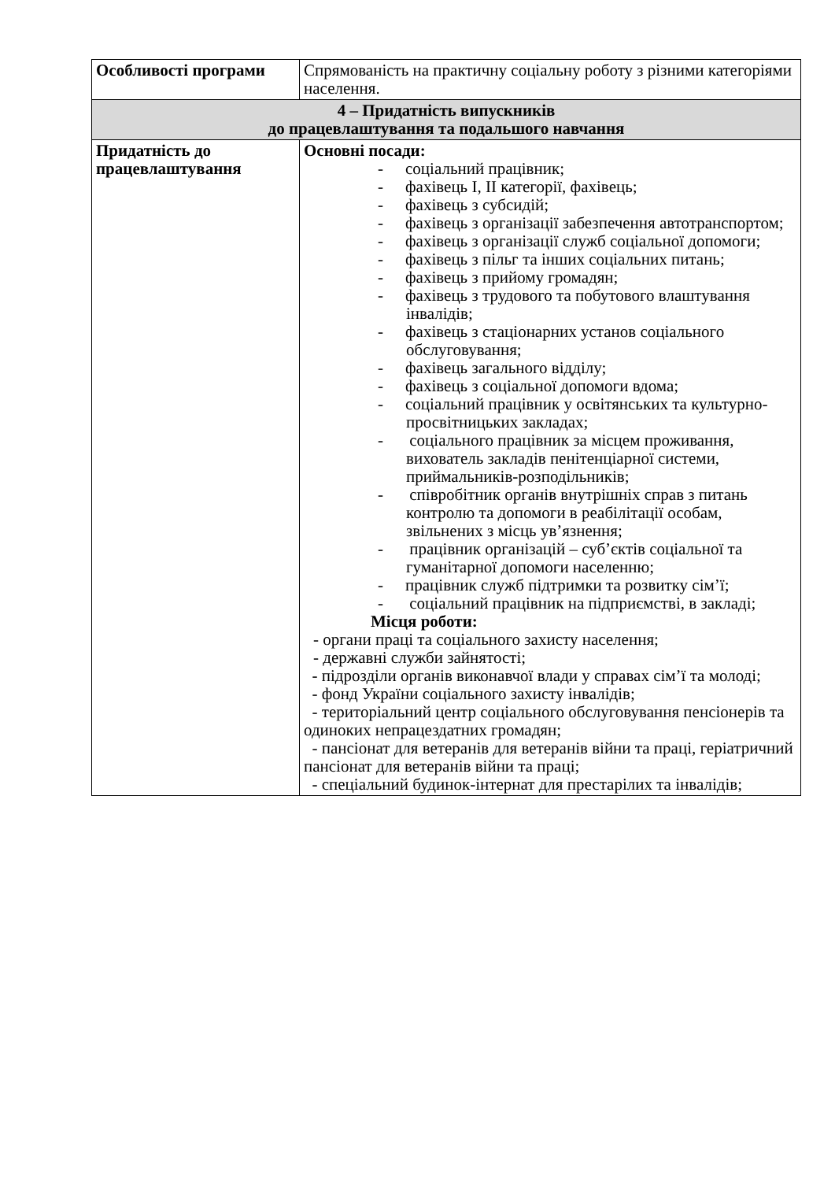| Особливості програми | Спрямованість на практичну соціальну роботу з різними категоріями населення. |
| 4 – Придатність випускників до працевлаштування та подальшого навчання | |
| Придатність до працевлаштування | Основні посади: - соціальний працівник; - фахівець I, II категорії, фахівець; - фахівець з субсидій; - фахівець з організації забезпечення автотранспортом; - фахівець з організації служб соціальної допомоги; - фахівець з пільг та інших соціальних питань; - фахівець з прийому громадян; - фахівець з трудового та побутового влаштування інвалідів; - фахівець з стаціонарних установ соціального обслуговування; - фахівець загального відділу; - фахівець з соціальної допомоги вдома; - соціальний працівник у освітянських та культурно-просвітницьких закладах; - соціального працівник за місцем проживання, вихователь закладів пенітенціарної системи, приймальників-розподільників; - співробітник органів внутрішніх справ з питань контролю та допомоги в реабілітації особам, звільнених з місць ув’язнення; - працівник організацій – суб’єктів соціальної та гуманітарної допомоги населенню; - працівник служб підтримки та розвитку сім’ї; - соціальний працівник на підприємстві, в закладі; Місця роботи: - органи праці та соціального захисту населення; - державні служби зайнятості; - підрозділи органів виконавчої влади у справах сім’ї та молоді; - фонд України соціального захисту інвалідів; - територіальний центр соціального обслуговування пенсіонерів та одиноких непрацездатних громадян; - пансіонат для ветеранів для ветеранів війни та праці, геріатричний пансіонат для ветеранів війни та праці; - спеціальний будинок-інтернат для престарілих та інвалідів; |